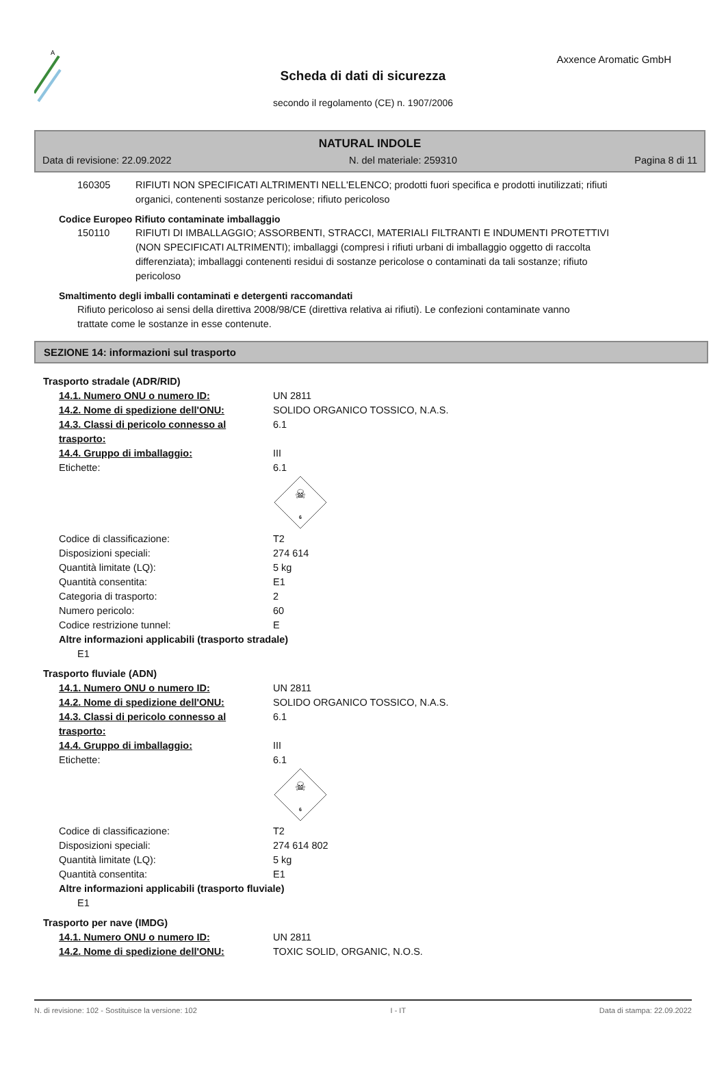A
Axxence Aromatic GmbH
Scheda di dati di sicurezza
secondo il regolamento (CE) n. 1907/2006
NATURAL INDOLE
Data di revisione: 22.09.2022 N. del materiale: 259310 Pagina 8 di 11
160305 RIFIUTI NON SPECIFICATI ALTRIMENTI NELL'ELENCO; prodotti fuori specifica e prodotti inutilizzati; rifiuti organici, contenenti sostanze pericolose; rifiuto pericoloso
Codice Europeo Rifiuto contaminate imballaggio
150110 RIFIUTI DI IMBALLAGGIO; ASSORBENTI, STRACCI, MATERIALI FILTRANTI E INDUMENTI PROTETTIVI (NON SPECIFICATI ALTRIMENTI); imballaggi (compresi i rifiuti urbani di imballaggio oggetto di raccolta differenziata); imballaggi contenenti residui di sostanze pericolose o contaminati da tali sostanze; rifiuto pericoloso
Smaltimento degli imballi contaminati e detergenti raccomandati
Rifiuto pericoloso ai sensi della direttiva 2008/98/CE (direttiva relativa ai rifiuti). Le confezioni contaminate vanno trattate come le sostanze in esse contenute.
SEZIONE 14: informazioni sul trasporto
Trasporto stradale (ADR/RID)
14.1. Numero ONU o numero ID: UN 2811
14.2. Nome di spedizione dell'ONU: SOLIDO ORGANICO TOSSICO, N.A.S.
14.3. Classi di pericolo connesso al trasporto:
6.1
14.4. Gruppo di imballaggio: III
Etichette: 6.1
☠
6
Codice di classificazione: T2
Disposizioni speciali: 274 614
Quantità limitate (LQ): 5 kg
Quantità consentita: E1
Categoria di trasporto: 2
Numero pericolo: 60
Codice restrizione tunnel: E
Altre informazioni applicabili (trasporto stradale)
E1
Trasporto fluviale (ADN)
14.1. Numero ONU o numero ID: UN 2811
14.2. Nome di spedizione dell'ONU: SOLIDO ORGANICO TOSSICO, N.A.S.
14.3. Classi di pericolo connesso al trasporto:
6.1
14.4. Gruppo di imballaggio: III
Etichette: 6.1
☠
6
Codice di classificazione: T2
Disposizioni speciali: 274 614 802
Quantità limitate (LQ): 5 kg
Quantità consentita: E1
Altre informazioni applicabili (trasporto fluviale)
E1
Trasporto per nave (IMDG)
14.1. Numero ONU o numero ID: UN 2811
14.2. Nome di spedizione dell'ONU: TOXIC SOLID, ORGANIC, N.O.S.
N. di revisione: 102 - Sostituisce la versione: 102 I - IT Data di stampa: 22.09.2022